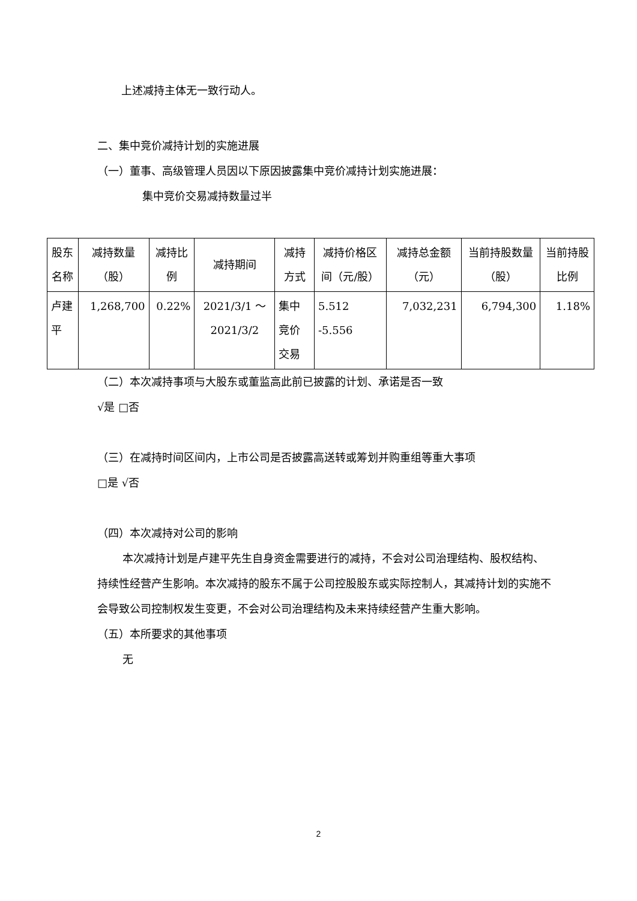上述减持主体无一致行动人。
二、集中竞价减持计划的实施进展
（一）董事、高级管理人员因以下原因披露集中竞价减持计划实施进展：
集中竞价交易减持数量过半
| 股东名称 | 减持数量（股） | 减持比例 | 减持期间 | 减持方式 | 减持价格区间（元/股） | 减持总金额（元） | 当前持股数量（股） | 当前持股比例 |
| --- | --- | --- | --- | --- | --- | --- | --- | --- |
| 卢建平 | 1,268,700 | 0.22% | 2021/3/1 ～2021/3/2 | 集中竞价交易 | 5.512 -5.556 | 7,032,231 | 6,794,300 | 1.18% |
（二）本次减持事项与大股东或董监高此前已披露的计划、承诺是否一致
√是 □否
（三）在减持时间区间内，上市公司是否披露高送转或筹划并购重组等重大事项
□是 √否
（四）本次减持对公司的影响
本次减持计划是卢建平先生自身资金需要进行的减持，不会对公司治理结构、股权结构、持续性经营产生影响。本次减持的股东不属于公司控股股东或实际控制人，其减持计划的实施不会导致公司控制权发生变更，不会对公司治理结构及未来持续经营产生重大影响。
（五）本所要求的其他事项
无
2